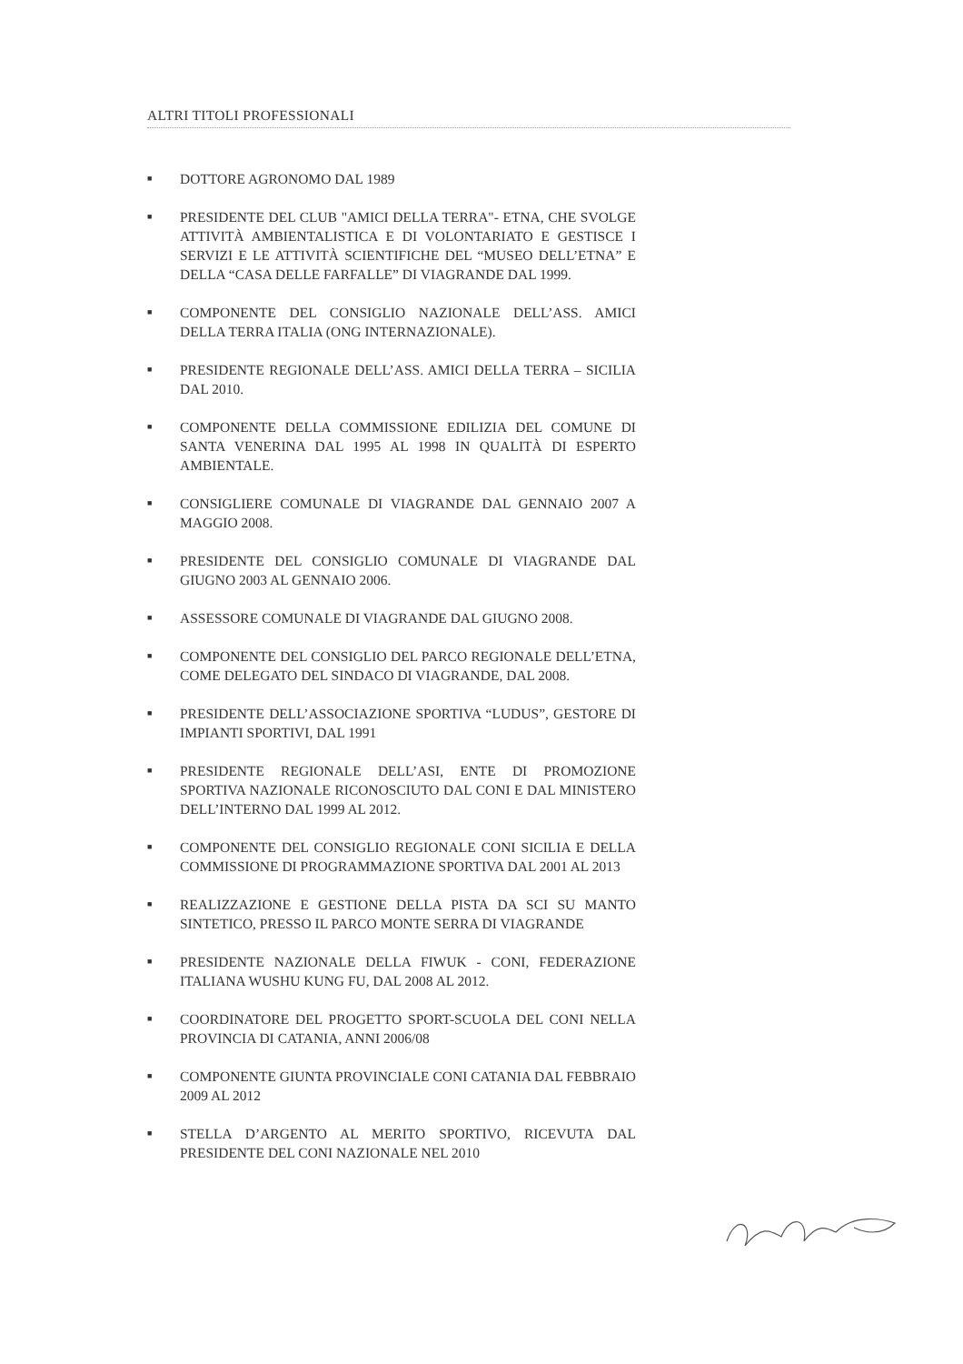ALTRI TITOLI PROFESSIONALI
■ DOTTORE AGRONOMO DAL 1989
■ PRESIDENTE DEL CLUB "AMICI DELLA TERRA"- ETNA, CHE SVOLGE ATTIVITÀ AMBIENTALISTICA E DI VOLONTARIATO E GESTISCE I SERVIZI E LE ATTIVITÀ SCIENTIFICHE DEL “MUSEO DELL’ETNA” E DELLA “CASA DELLE FARFALLE” DI VIAGRANDE DAL 1999.
■ COMPONENTE DEL CONSIGLIO NAZIONALE DELL’ASS. AMICI DELLA TERRA ITALIA (ONG INTERNAZIONALE).
■ PRESIDENTE REGIONALE DELL’ASS. AMICI DELLA TERRA – SICILIA DAL 2010.
■ COMPONENTE DELLA COMMISSIONE EDILIZIA DEL COMUNE DI SANTA VENERINA DAL 1995 AL 1998 IN QUALITÀ DI ESPERTO AMBIENTALE.
■ CONSIGLIERE COMUNALE DI VIAGRANDE DAL GENNAIO 2007 A MAGGIO 2008.
■ PRESIDENTE DEL CONSIGLIO COMUNALE DI VIAGRANDE DAL GIUGNO 2003 AL GENNAIO 2006.
■ ASSESSORE COMUNALE DI VIAGRANDE DAL GIUGNO 2008.
■ COMPONENTE DEL CONSIGLIO DEL PARCO REGIONALE DELL’ETNA, COME DELEGATO DEL SINDACO DI VIAGRANDE, DAL 2008.
■ PRESIDENTE DELL’ASSOCIAZIONE SPORTIVA “LUDUS”, GESTORE DI IMPIANTI SPORTIVI, DAL 1991
■ PRESIDENTE REGIONALE DELL’ASI, ENTE DI PROMOZIONE SPORTIVA NAZIONALE RICONOSCIUTO DAL CONI E DAL MINISTERO DELL’INTERNO DAL 1999 AL 2012.
■ COMPONENTE DEL CONSIGLIO REGIONALE CONI SICILIA E DELLA COMMISSIONE DI PROGRAMMAZIONE SPORTIVA DAL 2001 AL 2013
■ REALIZZAZIONE E GESTIONE DELLA PISTA DA SCI SU MANTO SINTETICO, PRESSO IL PARCO MONTE SERRA DI VIAGRANDE
■ PRESIDENTE NAZIONALE DELLA FIWUK - CONI, FEDERAZIONE ITALIANA WUSHU KUNG FU, DAL 2008 AL 2012.
■ COORDINATORE DEL PROGETTO SPORT-SCUOLA DEL CONI NELLA PROVINCIA DI CATANIA, ANNI 2006/08
■ COMPONENTE GIUNTA PROVINCIALE CONI CATANIA DAL FEBBRAIO 2009 AL 2012
■ STELLA D’ARGENTO AL MERITO SPORTIVO, RICEVUTA DAL PRESIDENTE DEL CONI NAZIONALE NEL 2010